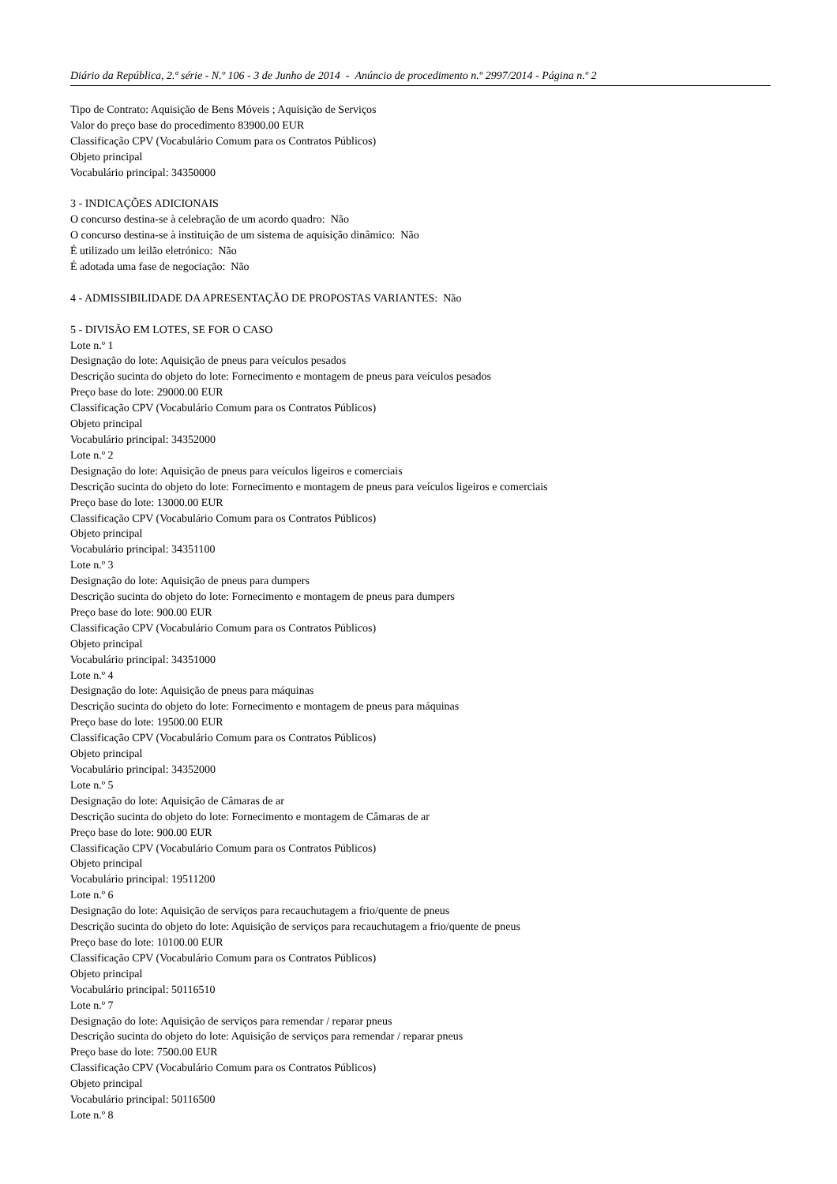Diário da República, 2.ª série - N.º 106 - 3 de Junho de 2014 - Anúncio de procedimento n.º 2997/2014 - Página n.º 2
Tipo de Contrato: Aquisição de Bens Móveis ; Aquisição de Serviços
Valor do preço base do procedimento 83900.00 EUR
Classificação CPV (Vocabulário Comum para os Contratos Públicos)
Objeto principal
Vocabulário principal: 34350000
3 - INDICAÇÕES ADICIONAIS
O concurso destina-se à celebração de um acordo quadro: Não
O concurso destina-se à instituição de um sistema de aquisição dinâmico: Não
É utilizado um leilão eletrónico: Não
É adotada uma fase de negociação: Não
4 - ADMISSIBILIDADE DA APRESENTAÇÃO DE PROPOSTAS VARIANTES: Não
5 - DIVISÃO EM LOTES, SE FOR O CASO
Lote n.º 1
Designação do lote: Aquisição de pneus para veículos pesados
Descrição sucinta do objeto do lote: Fornecimento e montagem de pneus para veículos pesados
Preço base do lote: 29000.00 EUR
Classificação CPV (Vocabulário Comum para os Contratos Públicos)
Objeto principal
Vocabulário principal: 34352000
Lote n.º 2
Designação do lote: Aquisição de pneus para veículos ligeiros e comerciais
Descrição sucinta do objeto do lote: Fornecimento e montagem de pneus para veículos ligeiros e comerciais
Preço base do lote: 13000.00 EUR
Classificação CPV (Vocabulário Comum para os Contratos Públicos)
Objeto principal
Vocabulário principal: 34351100
Lote n.º 3
Designação do lote: Aquisição de pneus para dumpers
Descrição sucinta do objeto do lote: Fornecimento e montagem de pneus para dumpers
Preço base do lote: 900.00 EUR
Classificação CPV (Vocabulário Comum para os Contratos Públicos)
Objeto principal
Vocabulário principal: 34351000
Lote n.º 4
Designação do lote: Aquisição de pneus para máquinas
Descrição sucinta do objeto do lote: Fornecimento e montagem de pneus para máquinas
Preço base do lote: 19500.00 EUR
Classificação CPV (Vocabulário Comum para os Contratos Públicos)
Objeto principal
Vocabulário principal: 34352000
Lote n.º 5
Designação do lote: Aquisição de Câmaras de ar
Descrição sucinta do objeto do lote: Fornecimento e montagem de Câmaras de ar
Preço base do lote: 900.00 EUR
Classificação CPV (Vocabulário Comum para os Contratos Públicos)
Objeto principal
Vocabulário principal: 19511200
Lote n.º 6
Designação do lote: Aquisição de serviços para recauchutagem a frio/quente de pneus
Descrição sucinta do objeto do lote: Aquisição de serviços para recauchutagem a frio/quente de pneus
Preço base do lote: 10100.00 EUR
Classificação CPV (Vocabulário Comum para os Contratos Públicos)
Objeto principal
Vocabulário principal: 50116510
Lote n.º 7
Designação do lote: Aquisição de serviços para remendar / reparar pneus
Descrição sucinta do objeto do lote: Aquisição de serviços para remendar / reparar pneus
Preço base do lote: 7500.00 EUR
Classificação CPV (Vocabulário Comum para os Contratos Públicos)
Objeto principal
Vocabulário principal: 50116500
Lote n.º 8